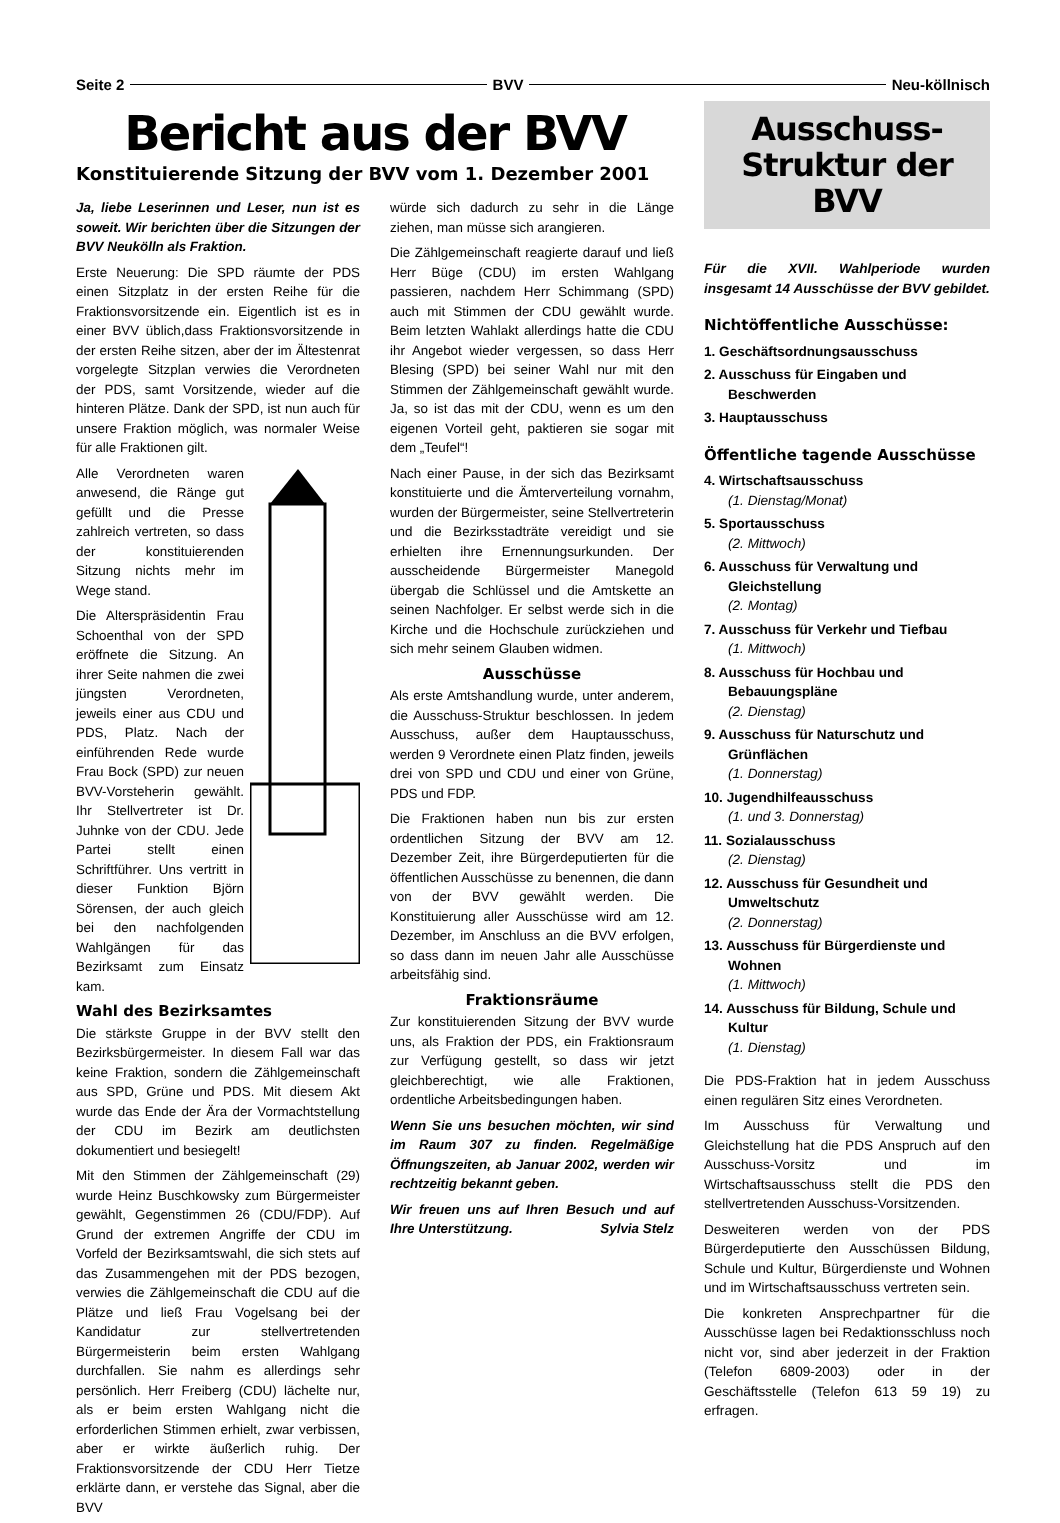Seite 2 BVV Neu-köllnisch
Bericht aus der BVV
Konstituierende Sitzung der BVV vom 1. Dezember 2001
Ja, liebe Leserinnen und Leser, nun ist es soweit. Wir berichten über die Sitzungen der BVV Neukölln als Fraktion.
Erste Neuerung: Die SPD räumte der PDS einen Sitzplatz in der ersten Reihe für die Fraktionsvorsitzende ein. Eigentlich ist es in einer BVV üblich,dass Fraktionsvorsitzende in der ersten Reihe sitzen, aber der im Ältestenrat vorgelegte Sitzplan verwies die Verordneten der PDS, samt Vorsitzende, wieder auf die hinteren Plätze. Dank der SPD, ist nun auch für unsere Fraktion möglich, was normaler Weise für alle Fraktionen gilt.
Alle Verordneten waren anwesend, die Ränge gut gefüllt und die Presse zahlreich vertreten, so dass der konstituierenden Sitzung nichts mehr im Wege stand.
Die Alterspräsidentin Frau Schoenthal von der SPD eröffnete die Sitzung. An ihrer Seite nahmen die zwei jüngsten Verordneten, jeweils einer aus CDU und PDS, Platz. Nach der einführenden Rede wurde Frau Bock (SPD) zur neuen BVV-Vorsteherin gewählt. Ihr Stellvertreter ist Dr. Juhnke von der CDU. Jede Partei stellt einen Schriftführer. Uns vertritt in dieser Funktion Björn Sörensen, der auch gleich bei den nachfolgenden Wahlgängen für das Bezirksamt zum Einsatz kam.
Wahl des Bezirksamtes
Die stärkste Gruppe in der BVV stellt den Bezirksbürgermeister. In diesem Fall war das keine Fraktion, sondern die Zählgemeinschaft aus SPD, Grüne und PDS. Mit diesem Akt wurde das Ende der Ära der Vormachtstellung der CDU im Bezirk am deutlichsten dokumentiert und besiegelt!
Mit den Stimmen der Zählgemeinschaft (29) wurde Heinz Buschkowsky zum Bürgermeister gewählt, Gegenstimmen 26 (CDU/FDP). Auf Grund der extremen Angriffe der CDU im Vorfeld der Bezirksamtswahl, die sich stets auf das Zusammengehen mit der PDS bezogen, verwies die Zählgemeinschaft die CDU auf die Plätze und ließ Frau Vogelsang bei der Kandidatur zur stellvertretenden Bürgermeisterin beim ersten Wahlgang durchfallen. Sie nahm es allerdings sehr persönlich. Herr Freiberg (CDU) lächelte nur, als er beim ersten Wahlgang nicht die erforderlichen Stimmen erhielt, zwar verbissen, aber er wirkte äußerlich ruhig. Der Fraktionsvorsitzende der CDU Herr Tietze erklärte dann, er verstehe das Signal, aber die BVV
würde sich dadurch zu sehr in die Länge ziehen, man müsse sich arangieren.
Die Zählgemeinschaft reagierte darauf und ließ Herr Büge (CDU) im ersten Wahlgang passieren, nachdem Herr Schimmang (SPD) auch mit Stimmen der CDU gewählt wurde. Beim letzten Wahlakt allerdings hatte die CDU ihr Angebot wieder vergessen, so dass Herr Blesing (SPD) bei seiner Wahl nur mit den Stimmen der Zählgemeinschaft gewählt wurde. Ja, so ist das mit der CDU, wenn es um den eigenen Vorteil geht, paktieren sie sogar mit dem „Teufel“!
Nach einer Pause, in der sich das Bezirksamt konstituierte und die Ämterverteilung vornahm, wurden der Bürgermeister, seine Stellvertreterin und die Bezirksstadträte vereidigt und sie erhielten ihre Ernennungsurkunden. Der ausscheidende Bürgermeister Manegold übergab die Schlüssel und die Amtskette an seinen Nachfolger. Er selbst werde sich in die Kirche und die Hochschule zurückziehen und sich mehr seinem Glauben widmen.
Ausschüsse
Als erste Amtshandlung wurde, unter anderem, die Ausschuss-Struktur beschlossen. In jedem Ausschuss, außer dem Hauptausschuss, werden 9 Verordnete einen Platz finden, jeweils drei von SPD und CDU und einer von Grüne, PDS und FDP.
Die Fraktionen haben nun bis zur ersten ordentlichen Sitzung der BVV am 12. Dezember Zeit, ihre Bürgerdeputierten für die öffentlichen Ausschüsse zu benennen, die dann von der BVV gewählt werden. Die Konstituierung aller Ausschüsse wird am 12. Dezember, im Anschluss an die BVV erfolgen, so dass dann im neuen Jahr alle Ausschüsse arbeitsfähig sind.
Fraktionsräume
Zur konstituierenden Sitzung der BVV wurde uns, als Fraktion der PDS, ein Fraktionsraum zur Verfügung gestellt, so dass wir jetzt gleichberechtigt, wie alle Fraktionen, ordentliche Arbeitsbedingungen haben.
Wenn Sie uns besuchen möchten, wir sind im Raum 307 zu finden. Regelmäßige Öffnungszeiten, ab Januar 2002, werden wir rechtzeitig bekannt geben.
Wir freuen uns auf Ihren Besuch und auf Ihre Unterstützung. Sylvia Stelz
Ausschuss-
Struktur der BVV
Für die XVII. Wahlperiode wurden insgesamt 14 Ausschüsse der BVV gebildet.
Nichtöffentliche Ausschüsse:
1. Geschäftsordnungsausschuss
2. Ausschuss für Eingaben und Beschwerden
3. Hauptausschuss
Öffentliche tagende Ausschüsse
4. Wirtschaftsausschuss
(1. Dienstag/Monat)
5. Sportausschuss
(2. Mittwoch)
6. Ausschuss für Verwaltung und Gleichstellung
(2. Montag)
7. Ausschuss für Verkehr und Tiefbau
(1. Mittwoch)
8. Ausschuss für Hochbau und Bebauungspläne
(2. Dienstag)
9. Ausschuss für Naturschutz und Grünflächen
(1. Donnerstag)
10. Jugendhilfeausschuss
(1. und 3. Donnerstag)
11. Sozialausschuss
(2. Dienstag)
12. Ausschuss für Gesundheit und Umweltschutz
(2. Donnerstag)
13. Ausschuss für Bürgerdienste und Wohnen
(1. Mittwoch)
14. Ausschuss für Bildung, Schule und Kultur
(1. Dienstag)
Die PDS-Fraktion hat in jedem Ausschuss einen regulären Sitz eines Verordneten.
Im Ausschuss für Verwaltung und Gleichstellung hat die PDS Anspruch auf den Ausschuss-Vorsitz und im Wirtschaftsausschuss stellt die PDS den stellvertretenden Ausschuss-Vorsitzenden.
Desweiteren werden von der PDS Bürgerdeputierte den Ausschüssen Bildung, Schule und Kultur, Bürgerdienste und Wohnen und im Wirtschaftsausschuss vertreten sein.
Die konkreten Ansprechpartner für die Ausschüsse lagen bei Redaktionsschluss noch nicht vor, sind aber jederzeit in der Fraktion (Telefon 6809-2003) oder in der Geschäftsstelle (Telefon 613 59 19) zu erfragen.